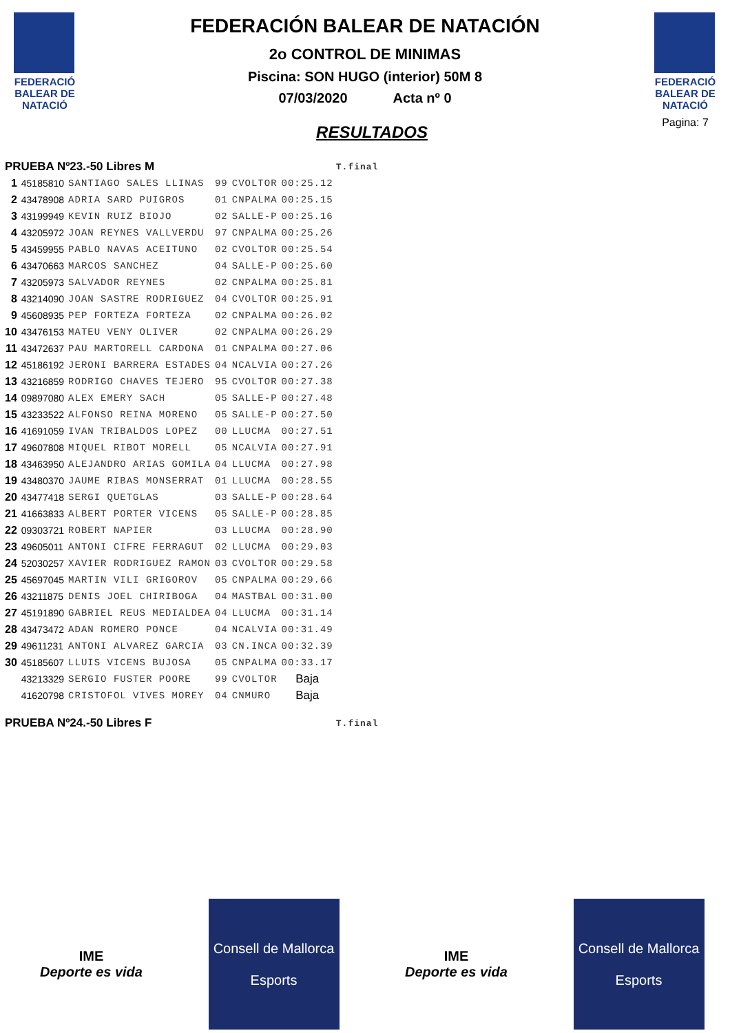FEDERACIÓ BALEAR DE NATACIÓ
FEDERACIÓN BALEAR DE NATACIÓN
2o CONTROL DE MINIMAS
Piscina: SON HUGO (interior) 50M 8
07/03/2020 Acta nº 0
RESULTADOS
FEDERACIÓ BALEAR DE NATACIÓ
Pagina: 7
| PRUEBA Nº23.-50 Libres M | | | | | | T.final |
| 1 | 45185810 | SANTIAGO SALES LLINAS | 99 | CVOLTOR | 00:25.12 | |
| 2 | 43478908 | ADRIA SARD PUIGROS | 01 | CNPALMA | 00:25.15 | |
| 3 | 43199949 | KEVIN RUIZ BIOJO | 02 | SALLE-P | 00:25.16 | |
| 4 | 43205972 | JOAN REYNES VALLVERDU | 97 | CNPALMA | 00:25.26 | |
| 5 | 43459955 | PABLO NAVAS ACEITUNO | 02 | CVOLTOR | 00:25.54 | |
| 6 | 43470663 | MARCOS SANCHEZ | 04 | SALLE-P | 00:25.60 | |
| 7 | 43205973 | SALVADOR REYNES | 02 | CNPALMA | 00:25.81 | |
| 8 | 43214090 | JOAN SASTRE RODRIGUEZ | 04 | CVOLTOR | 00:25.91 | |
| 9 | 45608935 | PEP FORTEZA FORTEZA | 02 | CNPALMA | 00:26.02 | |
| 10 | 43476153 | MATEU VENY OLIVER | 02 | CNPALMA | 00:26.29 | |
| 11 | 43472637 | PAU MARTORELL CARDONA | 01 | CNPALMA | 00:27.06 | |
| 12 | 45186192 | JERONI BARRERA ESTADES | 04 | NCALVIA | 00:27.26 | |
| 13 | 43216859 | RODRIGO CHAVES TEJERO | 95 | CVOLTOR | 00:27.38 | |
| 14 | 09897080 | ALEX EMERY SACH | 05 | SALLE-P | 00:27.48 | |
| 15 | 43233522 | ALFONSO REINA MORENO | 05 | SALLE-P | 00:27.50 | |
| 16 | 41691059 | IVAN TRIBALDOS LOPEZ | 00 | LLUCMA | 00:27.51 | |
| 17 | 49607808 | MIQUEL RIBOT MORELL | 05 | NCALVIA | 00:27.91 | |
| 18 | 43463950 | ALEJANDRO ARIAS GOMILA | 04 | LLUCMA | 00:27.98 | |
| 19 | 43480370 | JAUME RIBAS MONSERRAT | 01 | LLUCMA | 00:28.55 | |
| 20 | 43477418 | SERGI QUETGLAS | 03 | SALLE-P | 00:28.64 | |
| 21 | 41663833 | ALBERT PORTER VICENS | 05 | SALLE-P | 00:28.85 | |
| 22 | 09303721 | ROBERT NAPIER | 03 | LLUCMA | 00:28.90 | |
| 23 | 49605011 | ANTONI CIFRE FERRAGUT | 02 | LLUCMA | 00:29.03 | |
| 24 | 52030257 | XAVIER RODRIGUEZ RAMON | 03 | CVOLTOR | 00:29.58 | |
| 25 | 45697045 | MARTIN VILI GRIGOROV | 05 | CNPALMA | 00:29.66 | |
| 26 | 43211875 | DENIS JOEL CHIRIBOGA | 04 | MASTBAL | 00:31.00 | |
| 27 | 45191890 | GABRIEL REUS MEDIALDEA | 04 | LLUCMA | 00:31.14 | |
| 28 | 43473472 | ADAN ROMERO PONCE | 04 | NCALVIA | 00:31.49 | |
| 29 | 49611231 | ANTONI ALVAREZ GARCIA | 03 | CN.INCA | 00:32.39 | |
| 30 | 45185607 | LLUIS VICENS BUJOSA | 05 | CNPALMA | 00:33.17 | |
| | 43213329 | SERGIO FUSTER POORE | 99 | CVOLTOR | Baja | |
| | 41620798 | CRISTOFOL VIVES MOREY | 04 | CNMURO | Baja | |
| PRUEBA Nº24.-50 Libres F | | | | | | T.final |
IME
Deporte es vida
Consell de Mallorca
Esports
IME
Deporte es vida
Consell de Mallorca
Esports